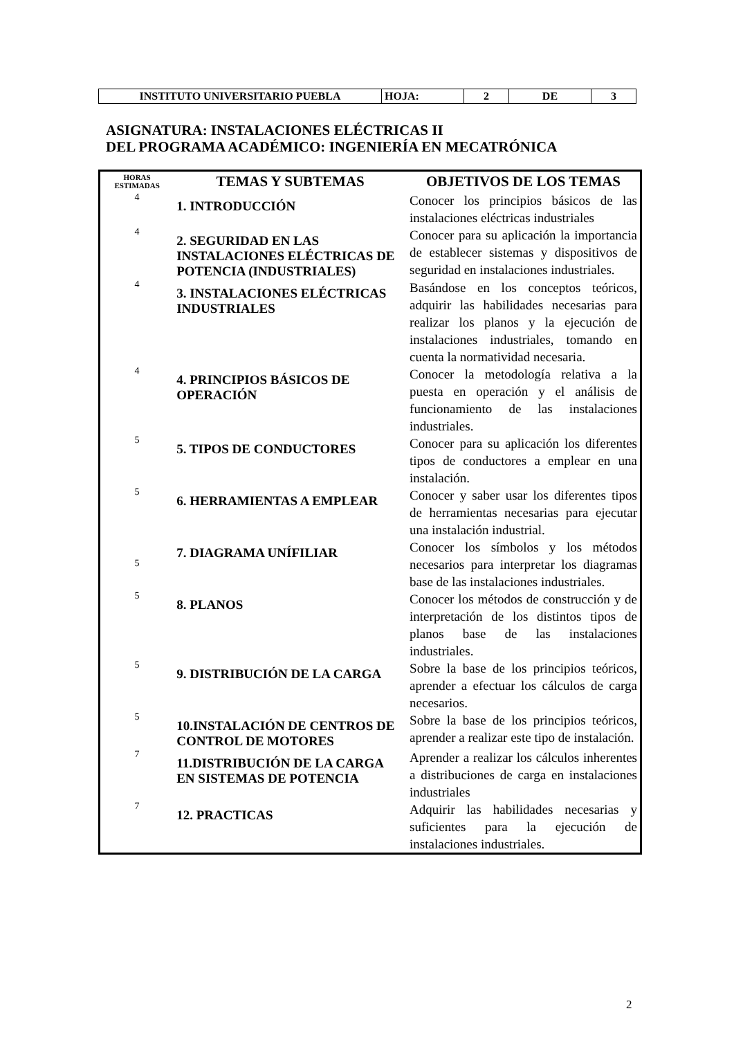| INSTITUTO UNIVERSITARIO PUEBLA | HOJA: | 2 | DE | 3 |
ASIGNATURA: INSTALACIONES ELÉCTRICAS II
DEL PROGRAMA ACADÉMICO: INGENIERÍA EN MECATRÓNICA
| HORAS ESTIMADAS | TEMAS Y SUBTEMAS | OBJETIVOS DE LOS TEMAS |
| --- | --- | --- |
| 4 | 1. INTRODUCCIÓN | Conocer los principios básicos de las instalaciones eléctricas industriales |
| 4 | 2. SEGURIDAD EN LAS INSTALACIONES ELÉCTRICAS DE POTENCIA (INDUSTRIALES) | Conocer para su aplicación la importancia de establecer sistemas y dispositivos de seguridad en instalaciones industriales. |
| 4 | 3. INSTALACIONES ELÉCTRICAS INDUSTRIALES | Basándose en los conceptos teóricos, adquirir las habilidades necesarias para realizar los planos y la ejecución de instalaciones industriales, tomando en cuenta la normatividad necesaria. |
| 4 | 4. PRINCIPIOS BÁSICOS DE OPERACIÓN | Conocer la metodología relativa a la puesta en operación y el análisis de funcionamiento de las instalaciones industriales. |
| 5 | 5. TIPOS DE CONDUCTORES | Conocer para su aplicación los diferentes tipos de conductores a emplear en una instalación. |
| 5 | 6. HERRAMIENTAS A EMPLEAR | Conocer y saber usar los diferentes tipos de herramientas necesarias para ejecutar una instalación industrial. |
| 5 | 7. DIAGRAMA UNÍFILIAR | Conocer los símbolos y los métodos necesarios para interpretar los diagramas base de las instalaciones industriales. |
| 5 | 8. PLANOS | Conocer los métodos de construcción y de interpretación de los distintos tipos de planos base de las instalaciones industriales. |
| 5 | 9. DISTRIBUCIÓN DE LA CARGA | Sobre la base de los principios teóricos, aprender a efectuar los cálculos de carga necesarios. |
| 5 | 10.INSTALACIÓN DE CENTROS DE CONTROL DE MOTORES | Sobre la base de los principios teóricos, aprender a realizar este tipo de instalación. |
| 7 | 11.DISTRIBUCIÓN DE LA CARGA EN SISTEMAS DE POTENCIA | Aprender a realizar los cálculos inherentes a distribuciones de carga en instalaciones industriales |
| 7 | 12. PRACTICAS | Adquirir las habilidades necesarias y suficientes para la ejecución de instalaciones industriales. |
2